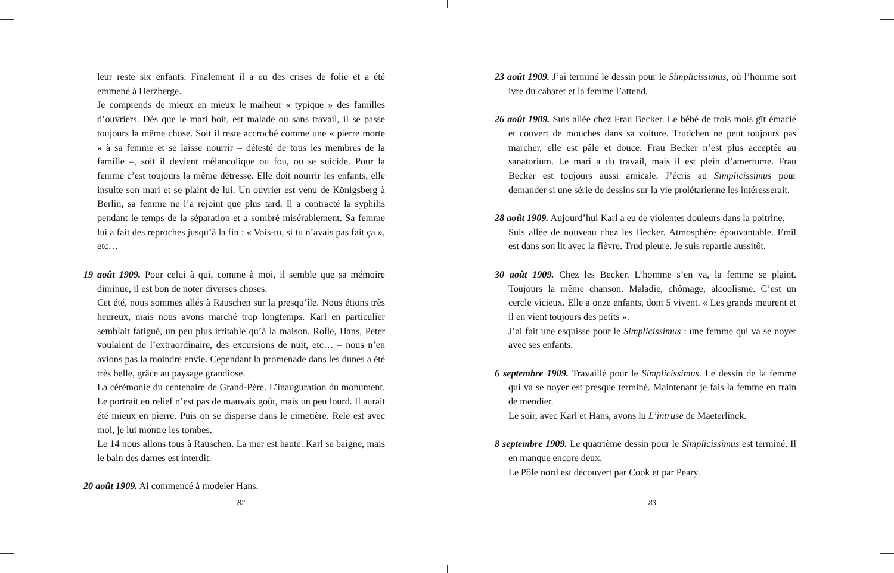leur reste six enfants. Finalement il a eu des crises de folie et a été emmené à Herzberge.
Je comprends de mieux en mieux le malheur « typique » des familles d’ouvriers. Dès que le mari boit, est malade ou sans travail, il se passe toujours la même chose. Soit il reste accroché comme une « pierre morte » à sa femme et se laisse nourrir – détesté de tous les membres de la famille –, soit il devient mélancolique ou fou, ou se suicide. Pour la femme c’est toujours la même détresse. Elle doit nourrir les enfants, elle insulte son mari et se plaint de lui. Un ouvrier est venu de Königsberg à Berlin, sa femme ne l’a rejoint que plus tard. Il a contracté la syphilis pendant le temps de la séparation et a sombré misérablement. Sa femme lui a fait des reproches jusqu’à la fin : « Vois-tu, si tu n’avais pas fait ça », etc…
19 août 1909. Pour celui à qui, comme à moi, il semble que sa mémoire diminue, il est bon de noter diverses choses.
Cet été, nous sommes allés à Rauschen sur la presqu’île. Nous étions très heureux, mais nous avons marché trop longtemps. Karl en particulier semblait fatigué, un peu plus irritable qu’à la maison. Rolle, Hans, Peter voulaient de l’extraordinaire, des excursions de nuit, etc… – nous n’en avions pas la moindre envie. Cependant la promenade dans les dunes a été très belle, grâce au paysage grandiose.
La cérémonie du centenaire de Grand-Père. L’inauguration du monument. Le portrait en relief n’est pas de mauvais goût, mais un peu lourd. Il aurait été mieux en pierre. Puis on se disperse dans le cimetière. Rele est avec moi, je lui montre les tombes.
Le 14 nous allons tous à Rauschen. La mer est haute. Karl se baigne, mais le bain des dames est interdit.
20 août 1909. Ai commencé à modeler Hans.
82
23 août 1909. J’ai terminé le dessin pour le Simplicissimus, où l’homme sort ivre du cabaret et la femme l’attend.
26 août 1909. Suis allée chez Frau Becker. Le bébé de trois mois gît émacié et couvert de mouches dans sa voiture. Trudchen ne peut toujours pas marcher, elle est pâle et douce. Frau Becker n’est plus acceptée au sanatorium. Le mari a du travail, mais il est plein d’amertume. Frau Becker est toujours aussi amicale. J’écris au Simplicissimus pour demander si une série de dessins sur la vie prolétarienne les intéresserait.
28 août 1909. Aujourd’hui Karl a eu de violentes douleurs dans la poitrine.
Suis allée de nouveau chez les Becker. Atmosphère épouvantable. Emil est dans son lit avec la fièvre. Trud pleure. Je suis repartie aussitôt.
30 août 1909. Chez les Becker. L’homme s’en va, la femme se plaint. Toujours la même chanson. Maladie, chômage, alcoolisme. C’est un cercle vicieux. Elle a onze enfants, dont 5 vivent. « Les grands meurent et il en vient toujours des petits ».
J’ai fait une esquisse pour le Simplicissimus : une femme qui va se noyer avec ses enfants.
6 septembre 1909. Travaillé pour le Simplicissimus. Le dessin de la femme qui va se noyer est presque terminé. Maintenant je fais la femme en train de mendier.
Le soir, avec Karl et Hans, avons lu L’intruse de Maeterlinck.
8 septembre 1909. Le quatrième dessin pour le Simplicissimus est terminé. Il en manque encore deux.
Le Pôle nord est découvert par Cook et par Peary.
83